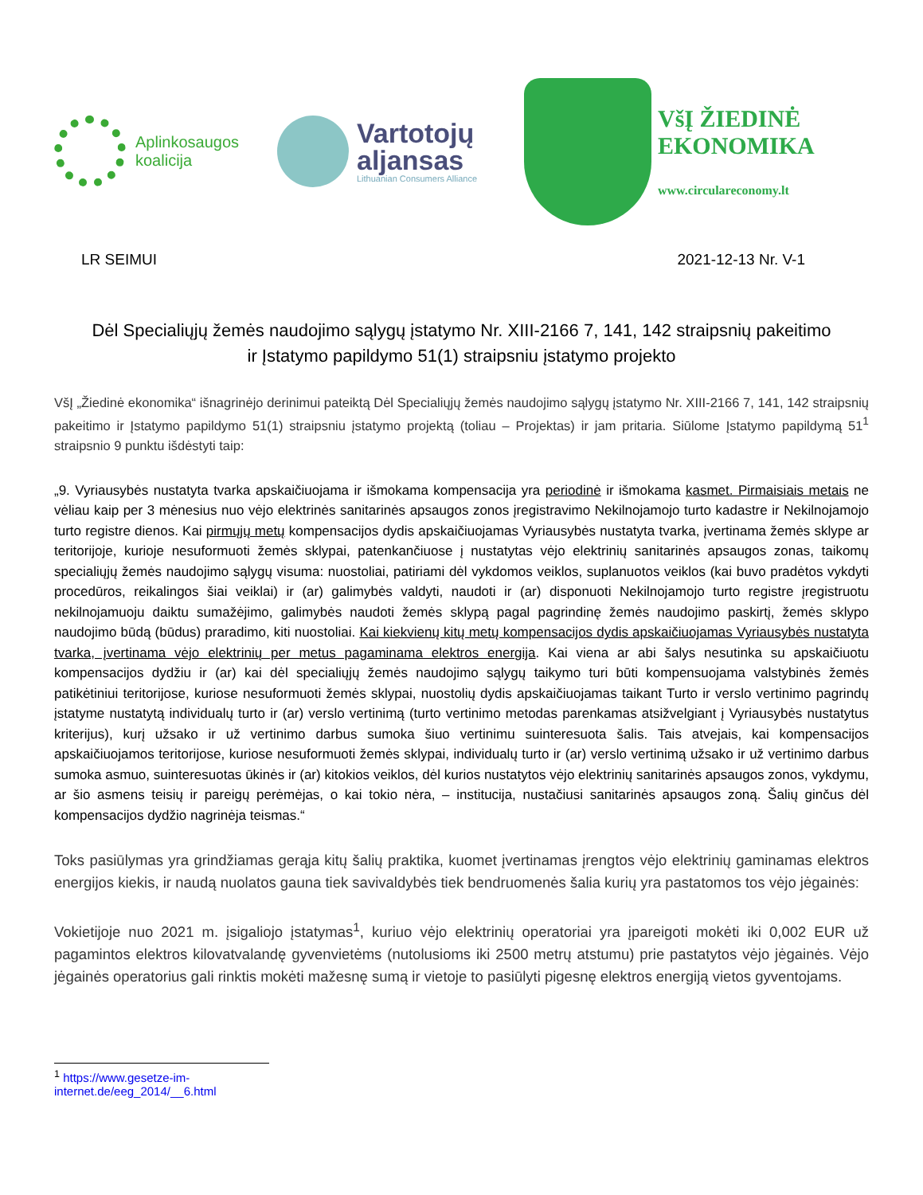Aplinkosaugos
koalicija
Vartotojų
aljansas
Lithuanian Consumers Alliance
VšĮ ŽIEDINĖ
EKONOMIKA
www.circulareconomy.lt
LR SEIMUI 2021-12-13 Nr. V-1
Dėl Specialiųjų žemės naudojimo sąlygų įstatymo Nr. XIII-2166 7, 141, 142 straipsnių pakeitimo
ir Įstatymo papildymo 51(1) straipsniu įstatymo projekto
VšĮ „Žiedinė ekonomika“ išnagrinėjo derinimui pateiktą Dėl Specialiųjų žemės naudojimo sąlygų įstatymo Nr. XIII-2166 7, 141, 142 straipsnių pakeitimo ir Įstatymo papildymo 51(1) straipsniu įstatymo projektą (toliau – Projektas) ir jam pritaria. Siūlome Įstatymo papildymą 51<sup>1</sup> straipsnio 9 punktu išdėstyti taip:
„9. Vyriausybės nustatyta tvarka apskaičiuojama ir išmokama kompensacija yra periodinė ir išmokama kasmet. Pirmaisiais metais ne vėliau kaip per 3 mėnesius nuo vėjo elektrinės sanitarinės apsaugos zonos įregistravimo Nekilnojamojo turto kadastre ir Nekilnojamojo turto registre dienos. Kai pirmųjų metų kompensacijos dydis apskaičiuojamas Vyriausybės nustatyta tvarka, įvertinama žemės sklype ar teritorijoje, kurioje nesuformuoti žemės sklypai, patenkančiuose į nustatytas vėjo elektrinių sanitarinės apsaugos zonas, taikomų specialiųjų žemės naudojimo sąlygų visuma: nuostoliai, patiriami dėl vykdomos veiklos, suplanuotos veiklos (kai buvo pradėtos vykdyti procedūros, reikalingos šiai veiklai) ir (ar) galimybės valdyti, naudoti ir (ar) disponuoti Nekilnojamojo turto registre įregistruotu nekilnojamuoju daiktu sumažėjimo, galimybės naudoti žemės sklypą pagal pagrindinę žemės naudojimo paskirtį, žemės sklypo naudojimo būdą (būdus) praradimo, kiti nuostoliai. Kai kiekvienų kitų metų kompensacijos dydis apskaičiuojamas Vyriausybės nustatyta tvarka, įvertinama vėjo elektrinių per metus pagaminama elektros energija. Kai viena ar abi šalys nesutinka su apskaičiuotu kompensacijos dydžiu ir (ar) kai dėl specialiųjų žemės naudojimo sąlygų taikymo turi būti kompensuojama valstybinės žemės patikėtiniui teritorijose, kuriose nesuformuoti žemės sklypai, nuostolių dydis apskaičiuojamas taikant Turto ir verslo vertinimo pagrindų įstatyme nustatytą individualų turto ir (ar) verslo vertinimą (turto vertinimo metodas parenkamas atsižvelgiant į Vyriausybės nustatytus kriterijus), kurį užsako ir už vertinimo darbus sumoka šiuo vertinimu suinteresuota šalis. Tais atvejais, kai kompensacijos apskaičiuojamos teritorijose, kuriose nesuformuoti žemės sklypai, individualų turto ir (ar) verslo vertinimą užsako ir už vertinimo darbus sumoka asmuo, suinteresuotas ūkinės ir (ar) kitokios veiklos, dėl kurios nustatytos vėjo elektrinių sanitarinės apsaugos zonos, vykdymu, ar šio asmens teisių ir pareigų perėmėjas, o kai tokio nėra, – institucija, nustačiusi sanitarinės apsaugos zoną. Šalių ginčus dėl kompensacijos dydžio nagrinėja teismas.“
Toks pasiūlymas yra grindžiamas gerąja kitų šalių praktika, kuomet įvertinamas įrengtos vėjo elektrinių gaminamas elektros energijos kiekis, ir naudą nuolatos gauna tiek savivaldybės tiek bendruomenės šalia kurių yra pastatomos tos vėjo jėgainės:
Vokietijoje nuo 2021 m. įsigaliojo įstatymas<sup>1</sup>, kuriuo vėjo elektrinių operatoriai yra įpareigoti mokėti iki 0,002 EUR už pagamintos elektros kilovatvalandę gyvenvietėms (nutolusioms iki 2500 metrų atstumu) prie pastatytos vėjo jėgainės. Vėjo jėgainės operatorius gali rinktis mokėti mažesnę sumą ir vietoje to pasiūlyti pigesnę elektros energiją vietos gyventojams.
<sup>1</sup> https://www.gesetze-im-internet.de/eeg_2014/__6.html